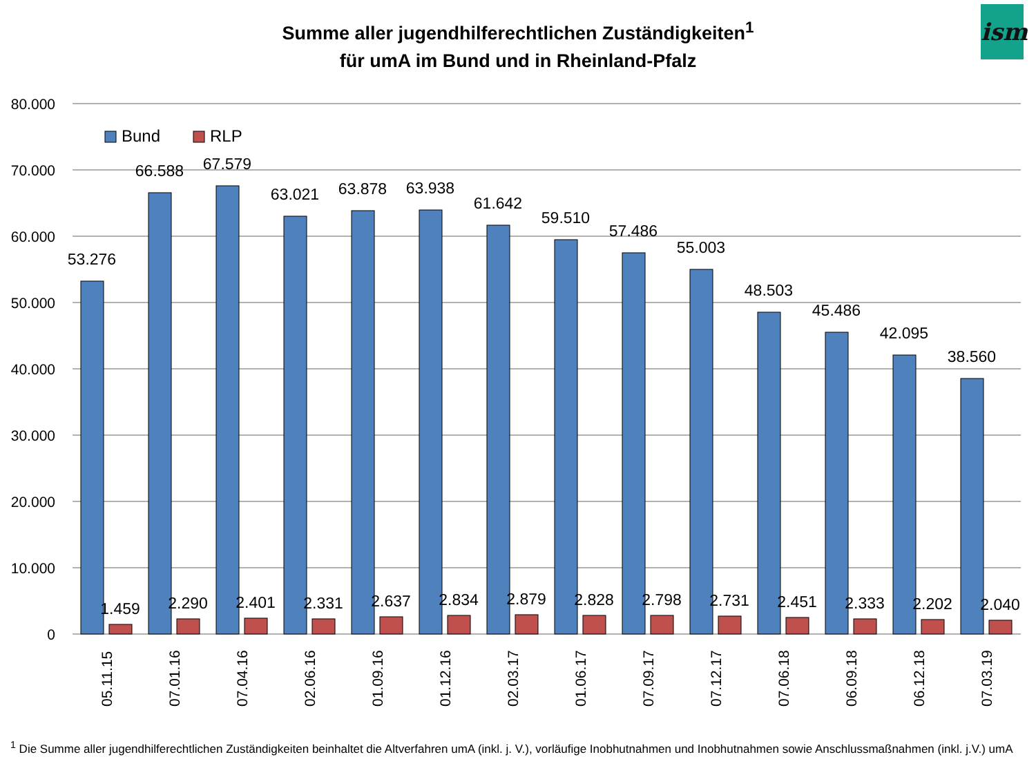ism
Summe aller jugendhilferechtlichen Zuständigkeiten<sup>1</sup>
für umA im Bund und in Rheinland-Pfalz
80.000
70.000
60.000
50.000
40.000
30.000
20.000
10.000
0
Bund
RLP
53.276
66.588
67.579
63.021
63.878
63.938
61.642
59.510
57.486
55.003
48.503
45.486
42.095
38.560
1.459
2.290
2.401
2.331
2.637
2.834
2.879
2.828
2.798
2.731
2.451
2.333
2.202
2.040
05.11.15
07.01.16
07.04.16
02.06.16
01.09.16
01.12.16
02.03.17
01.06.17
07.09.17
07.12.17
07.06.18
06.09.18
06.12.18
07.03.19
<sup>1</sup> Die Summe aller jugendhilferechtlichen Zuständigkeiten beinhaltet die Altverfahren umA (inkl. j. V.), vorläufige Inobhutnahmen und Inobhutnahmen sowie Anschlussmaßnahmen (inkl. j.V.) umA